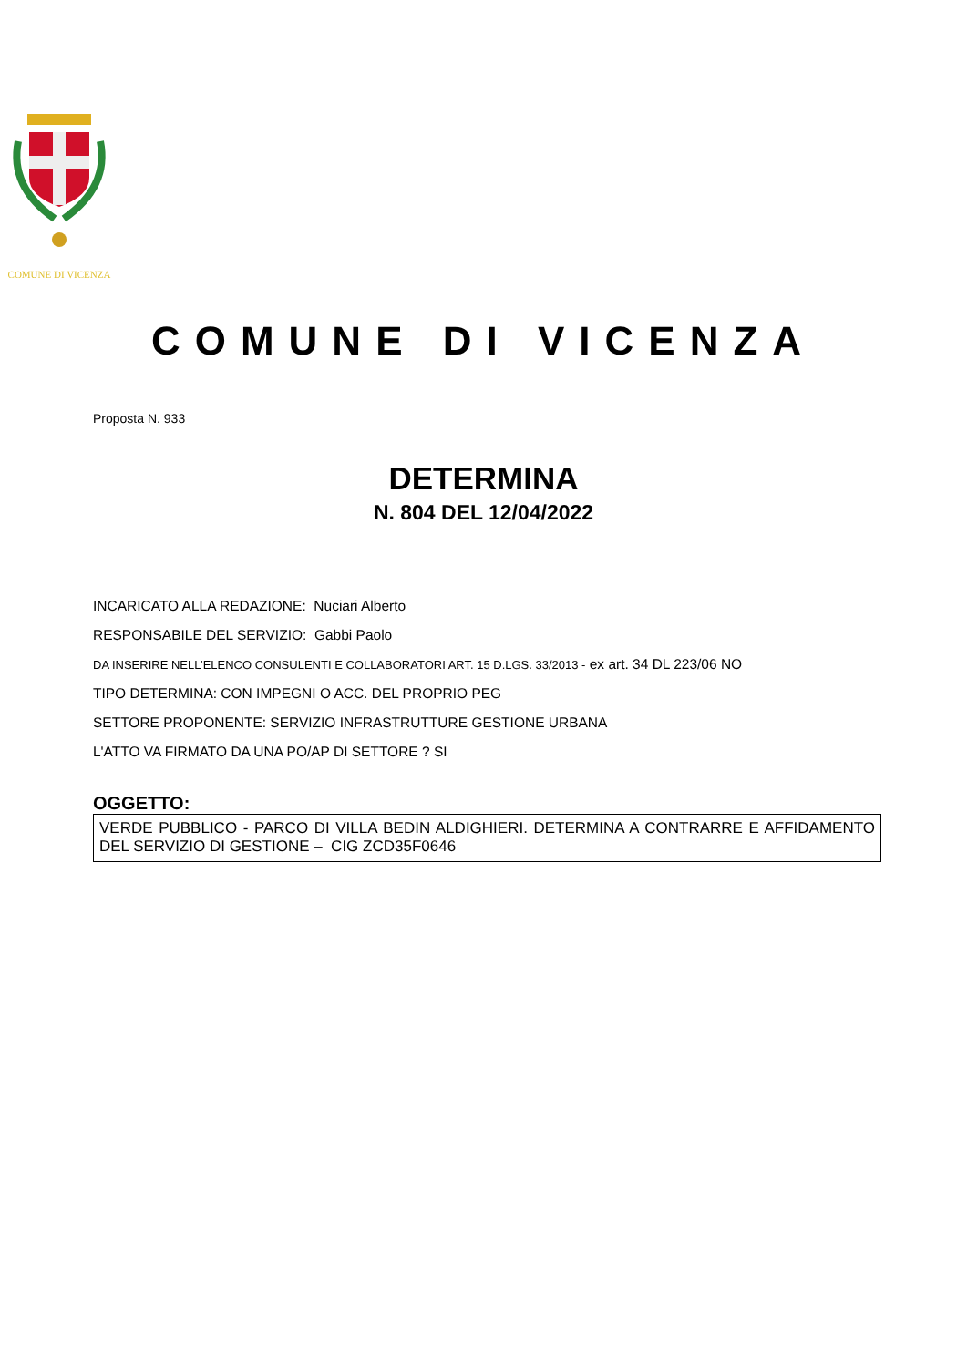COMUNE DI VICENZA
COMUNE DI VICENZA
Proposta N. 933
DETERMINA
N. 804 DEL 12/04/2022
INCARICATO ALLA REDAZIONE: Nuciari Alberto
RESPONSABILE DEL SERVIZIO: Gabbi Paolo
DA INSERIRE NELL’ELENCO CONSULENTI E COLLABORATORI ART. 15 D.LGS. 33/2013 - ex art. 34 DL 223/06 NO
TIPO DETERMINA: CON IMPEGNI O ACC. DEL PROPRIO PEG
SETTORE PROPONENTE: SERVIZIO INFRASTRUTTURE GESTIONE URBANA
L'ATTO VA FIRMATO DA UNA PO/AP DI SETTORE ? SI
OGGETTO:
VERDE PUBBLICO - PARCO DI VILLA BEDIN ALDIGHIERI. DETERMINA A CONTRARRE E AFFIDAMENTO DEL SERVIZIO DI GESTIONE – CIG ZCD35F0646